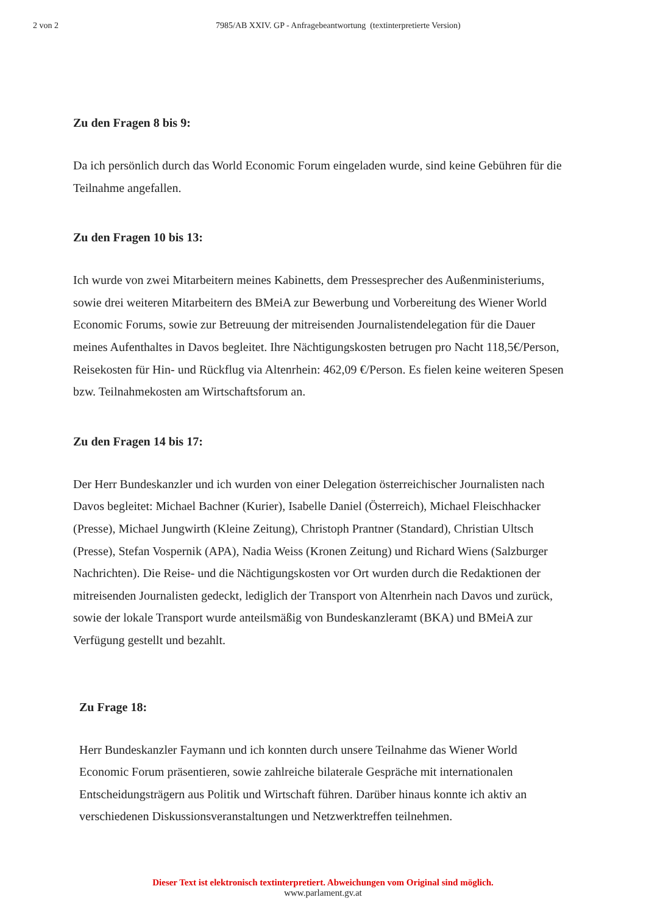2 von 2 7985/AB XXIV. GP - Anfragebeantwortung (textinterpretierte Version)
Zu den Fragen 8 bis 9:
Da ich persönlich durch das World Economic Forum eingeladen wurde, sind keine Gebühren für die Teilnahme angefallen.
Zu den Fragen 10 bis 13:
Ich wurde von zwei Mitarbeitern meines Kabinetts, dem Pressesprecher des Außenministeriums, sowie drei weiteren Mitarbeitern des BMeiA zur Bewerbung und Vorbereitung des Wiener World Economic Forums, sowie zur Betreuung der mitreisenden Journalistendelegation für die Dauer meines Aufenthaltes in Davos begleitet. Ihre Nächtigungskosten betrugen pro Nacht 118,5€/Person, Reisekosten für Hin- und Rückflug via Altenrhein: 462,09 €/Person. Es fielen keine weiteren Spesen bzw. Teilnahmekosten am Wirtschaftsforum an.
Zu den Fragen 14 bis 17:
Der Herr Bundeskanzler und ich wurden von einer Delegation österreichischer Journalisten nach Davos begleitet: Michael Bachner (Kurier), Isabelle Daniel (Österreich), Michael Fleischhacker (Presse), Michael Jungwirth (Kleine Zeitung), Christoph Prantner (Standard), Christian Ultsch (Presse), Stefan Vospernik (APA), Nadia Weiss (Kronen Zeitung) und Richard Wiens (Salzburger Nachrichten). Die Reise- und die Nächtigungskosten vor Ort wurden durch die Redaktionen der mitreisenden Journalisten gedeckt, lediglich der Transport von Altenrhein nach Davos und zurück, sowie der lokale Transport wurde anteilsmäßig von Bundeskanzleramt (BKA) und BMeiA zur Verfügung gestellt und bezahlt.
Zu Frage 18:
Herr Bundeskanzler Faymann und ich konnten durch unsere Teilnahme das Wiener World Economic Forum präsentieren, sowie zahlreiche bilaterale Gespräche mit internationalen Entscheidungsträgern aus Politik und Wirtschaft führen. Darüber hinaus konnte ich aktiv an verschiedenen Diskussionsveranstaltungen und Netzwerktreffen teilnehmen.
Dieser Text ist elektronisch textinterpretiert. Abweichungen vom Original sind möglich.
www.parlament.gv.at